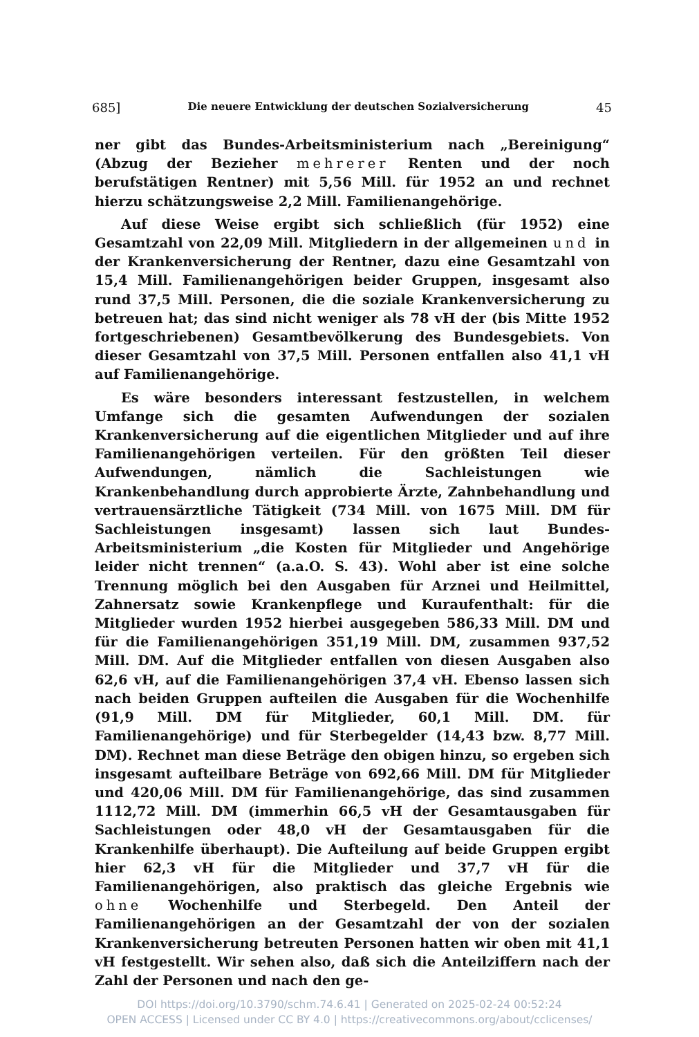685] Die neuere Entwicklung der deutschen Sozialversicherung 45
ner gibt das Bundes-Arbeitsministerium nach „Bereinigung“ (Abzug der Bezieher mehrerer Renten und der noch berufstätigen Rentner) mit 5,56 Mill. für 1952 an und rechnet hierzu schätzungsweise 2,2 Mill. Familienangehörige.
Auf diese Weise ergibt sich schließlich (für 1952) eine Gesamtzahl von 22,09 Mill. Mitgliedern in der allgemeinen und in der Krankenversicherung der Rentner, dazu eine Gesamtzahl von 15,4 Mill. Familienangehörigen beider Gruppen, insgesamt also rund 37,5 Mill. Personen, die die soziale Krankenversicherung zu betreuen hat; das sind nicht weniger als 78 vH der (bis Mitte 1952 fortgeschriebenen) Gesamtbevölkerung des Bundesgebiets. Von dieser Gesamtzahl von 37,5 Mill. Personen entfallen also 41,1 vH auf Familienangehörige.
Es wäre besonders interessant festzustellen, in welchem Umfange sich die gesamten Aufwendungen der sozialen Krankenversicherung auf die eigentlichen Mitglieder und auf ihre Familienangehörigen verteilen. Für den größten Teil dieser Aufwendungen, nämlich die Sachleistungen wie Krankenbehandlung durch approbierte Ärzte, Zahnbehandlung und vertrauensärztliche Tätigkeit (734 Mill. von 1675 Mill. DM für Sachleistungen insgesamt) lassen sich laut Bundes-Arbeitsministerium „die Kosten für Mitglieder und Angehörige leider nicht trennen“ (a.a.O. S. 43). Wohl aber ist eine solche Trennung möglich bei den Ausgaben für Arznei und Heilmittel, Zahnersatz sowie Krankenpflege und Kuraufenthalt: für die Mitglieder wurden 1952 hierbei ausgegeben 586,33 Mill. DM und für die Familienangehörigen 351,19 Mill. DM, zusammen 937,52 Mill. DM. Auf die Mitglieder entfallen von diesen Ausgaben also 62,6 vH, auf die Familienangehörigen 37,4 vH. Ebenso lassen sich nach beiden Gruppen aufteilen die Ausgaben für die Wochenhilfe (91,9 Mill. DM für Mitglieder, 60,1 Mill. DM. für Familienangehörige) und für Sterbegelder (14,43 bzw. 8,77 Mill. DM). Rechnet man diese Beträge den obigen hinzu, so ergeben sich insgesamt aufteilbare Beträge von 692,66 Mill. DM für Mitglieder und 420,06 Mill. DM für Familienangehörige, das sind zusammen 1112,72 Mill. DM (immerhin 66,5 vH der Gesamtausgaben für Sachleistungen oder 48,0 vH der Gesamtausgaben für die Krankenhilfe überhaupt). Die Aufteilung auf beide Gruppen ergibt hier 62,3 vH für die Mitglieder und 37,7 vH für die Familienangehörigen, also praktisch das gleiche Ergebnis wie ohne Wochenhilfe und Sterbegeld. Den Anteil der Familienangehörigen an der Gesamtzahl der von der sozialen Krankenversicherung betreuten Personen hatten wir oben mit 41,1 vH festgestellt. Wir sehen also, daß sich die Anteilziffern nach der Zahl der Personen und nach den ge-
DOI https://doi.org/10.3790/schm.74.6.41 | Generated on 2025-02-24 00:52:24
OPEN ACCESS | Licensed under CC BY 4.0 | https://creativecommons.org/about/cclicenses/